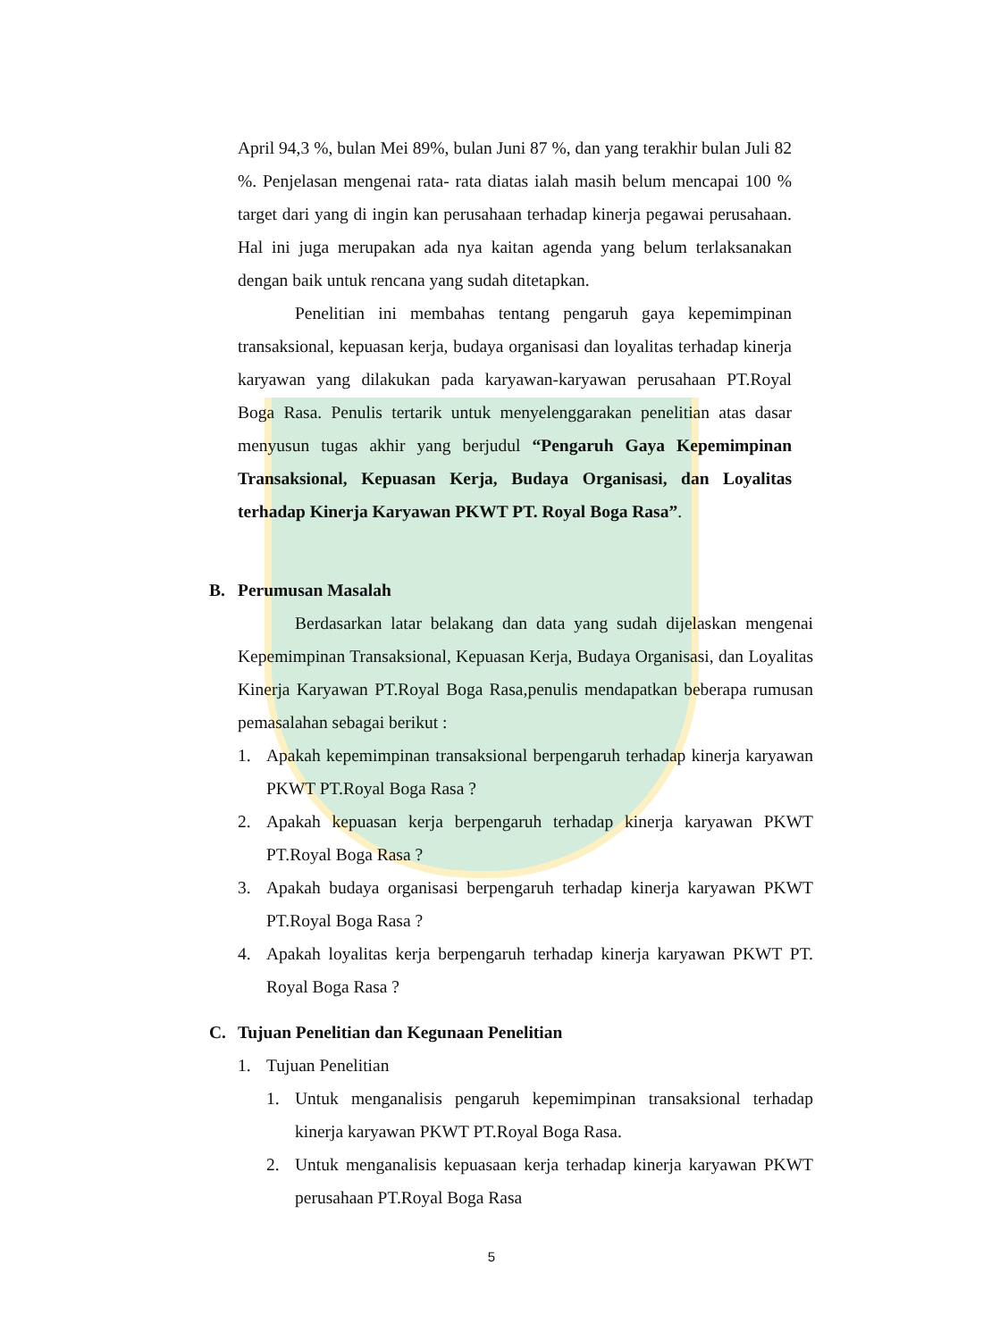April 94,3 %, bulan Mei 89%, bulan Juni 87 %, dan yang terakhir bulan Juli 82 %. Penjelasan mengenai rata- rata diatas ialah masih belum mencapai 100 % target dari yang di ingin kan perusahaan terhadap kinerja pegawai perusahaan. Hal ini juga merupakan ada nya kaitan agenda yang belum terlaksanakan dengan baik untuk rencana yang sudah ditetapkan.
Penelitian ini membahas tentang pengaruh gaya kepemimpinan transaksional, kepuasan kerja, budaya organisasi dan loyalitas terhadap kinerja karyawan yang dilakukan pada karyawan-karyawan perusahaan PT.Royal Boga Rasa. Penulis tertarik untuk menyelenggarakan penelitian atas dasar menyusun tugas akhir yang berjudul “Pengaruh Gaya Kepemimpinan Transaksional, Kepuasan Kerja, Budaya Organisasi, dan Loyalitas terhadap Kinerja Karyawan PKWT PT. Royal Boga Rasa”.
B. Perumusan Masalah
Berdasarkan latar belakang dan data yang sudah dijelaskan mengenai Kepemimpinan Transaksional, Kepuasan Kerja, Budaya Organisasi, dan Loyalitas Kinerja Karyawan PT.Royal Boga Rasa,penulis mendapatkan beberapa rumusan pemasalahan sebagai berikut :
1. Apakah kepemimpinan transaksional berpengaruh terhadap kinerja karyawan PKWT PT.Royal Boga Rasa ?
2. Apakah kepuasan kerja berpengaruh terhadap kinerja karyawan PKWT PT.Royal Boga Rasa ?
3. Apakah budaya organisasi berpengaruh terhadap kinerja karyawan PKWT PT.Royal Boga Rasa ?
4. Apakah loyalitas kerja berpengaruh terhadap kinerja karyawan PKWT PT. Royal Boga Rasa ?
C. Tujuan Penelitian dan Kegunaan Penelitian
1. Tujuan Penelitian
1. Untuk menganalisis pengaruh kepemimpinan transaksional terhadap kinerja karyawan PKWT PT.Royal Boga Rasa.
2. Untuk menganalisis kepuasaan kerja terhadap kinerja karyawan PKWT perusahaan PT.Royal Boga Rasa
5